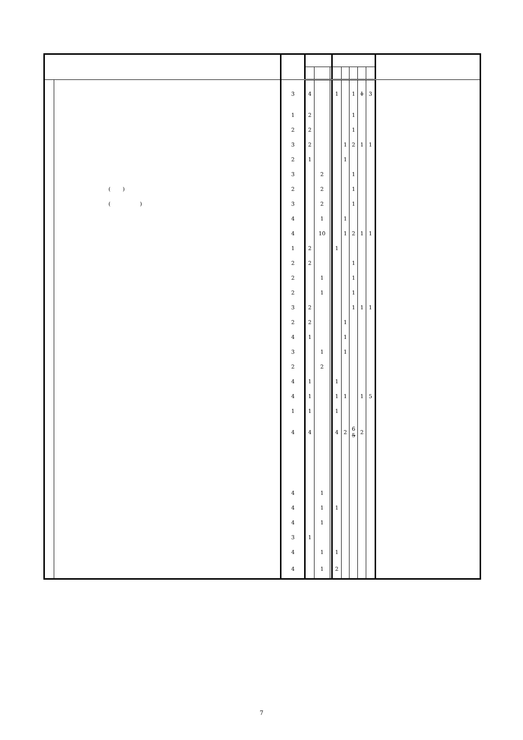| | | 3 | 4 | | | 1 | | 1 | 1 | 3 | |
| | | 1 | 2 | | | | | 1 | | | |
| | | 2 | 2 | | | | | 1 | | | |
| | | 3 | 2 | | | | 1 | 2 | 1 | 1 | |
| | | 2 | 1 | | | | 1 | | | | |
| | | 3 | | 2 | | | | 1 | | | |
| | ( ) | 2 | | 2 | | | | 1 | | | |
| | ( ) | 3 | | 2 | | | | 1 | | | |
| | | 4 | | 1 | | | 1 | | | | |
| | | 4 | | 10 | | | 1 | 2 | 1 | 1 | |
| | | 1 | 2 | | | 1 | | | | | |
| | | 2 | 2 | | | | | 1 | | | |
| | | 2 | | 1 | | | | 1 | | | |
| | | 2 | | 1 | | | | 1 | | | |
| | | 3 | 2 | | | | | 1 | 1 | 1 | |
| | | 2 | 2 | | | | 1 | | | | |
| | | 4 | 1 | | | | 1 | | | | |
| | | 3 | | 1 | | | 1 | | | | |
| | | 2 | | 2 | | | | | | | |
| | | 4 | 1 | | | 1 | | | | | |
| | | 4 | 1 | | | 1 | 1 | | 1 | 5 | |
| | | 1 | 1 | | | 1 | | | | | |
| | | 4 | 4 | | | 4 | 2 | 6 5 | 2 | | |
| | | 4 | | 1 | | | | | | | |
| | | 4 | | 1 | | 1 | | | | | |
| | | 4 | | 1 | | | | | | | |
| | | 3 | 1 | | | | | | | | |
| | | 4 | | 1 | | 1 | | | | | |
| | | 4 | | 1 | | 2 | | | | | |
7